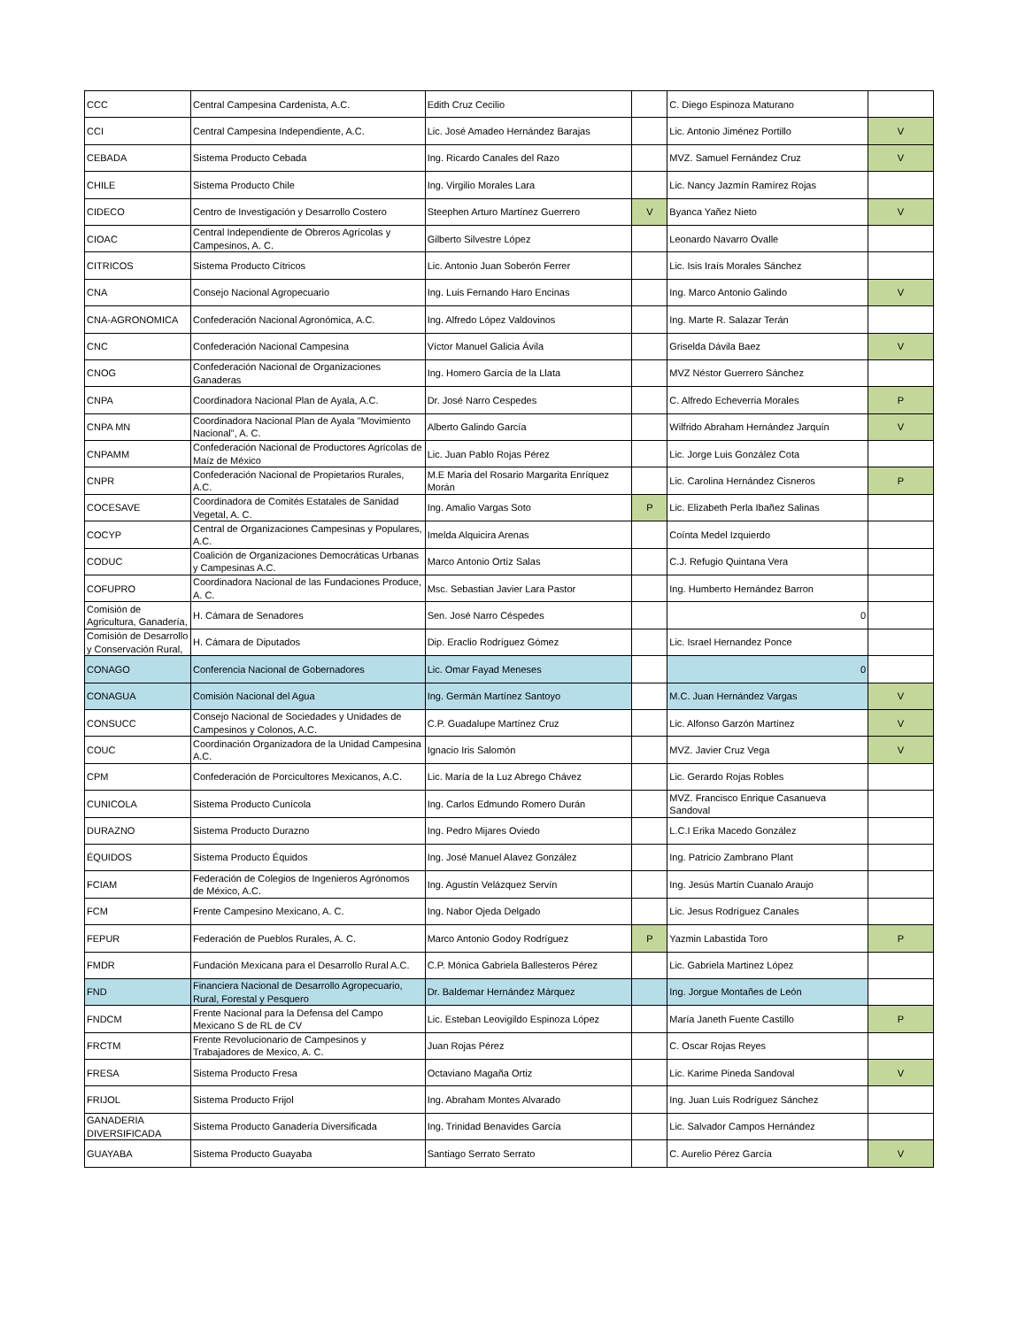| CCC | Central Campesina Cardenista, A.C. | Edith Cruz Cecilio | | C. Diego Espinoza Maturano | |
| CCI | Central Campesina Independiente, A.C. | Lic. José Amadeo Hernández Barajas | | Lic. Antonio Jiménez Portillo | V |
| CEBADA | Sistema Producto Cebada | Ing. Ricardo Canales del Razo | | MVZ. Samuel Fernández Cruz | V |
| CHILE | Sistema Producto Chile | Ing. Virgilio Morales Lara | | Lic. Nancy Jazmín Ramírez Rojas | |
| CIDECO | Centro de Investigación y Desarrollo Costero | Steephen Arturo Martínez Guerrero | V | Byanca Yañez Nieto | V |
| CIOAC | Central Independiente de Obreros Agrícolas y Campesinos, A. C. | Gilberto Silvestre López | | Leonardo Navarro Ovalle | |
| CITRICOS | Sistema Producto Cítricos | Lic. Antonio Juan Soberón Ferrer | | Lic. Isis Iraís Morales Sánchez | |
| CNA | Consejo Nacional Agropecuario | Ing. Luis Fernando Haro Encinas | | Ing. Marco Antonio Galindo | V |
| CNA-AGRONOMICA | Confederación Nacional Agronómica, A.C. | Ing. Alfredo López Valdovinos | | Ing. Marte R. Salazar Terán | |
| CNC | Confederación Nacional Campesina | Víctor Manuel Galicia Ávila | | Griselda Dávila Baez | V |
| CNOG | Confederación Nacional de Organizaciones Ganaderas | Ing. Homero García de la Llata | | MVZ Néstor Guerrero Sánchez | |
| CNPA | Coordinadora Nacional Plan de Ayala, A.C. | Dr. José Narro Cespedes | | C. Alfredo Echeverria Morales | P |
| CNPA MN | Coordinadora Nacional Plan de Ayala "Movimiento Nacional", A. C. | Alberto Galindo García | | Wilfrido Abraham Hernández Jarquín | V |
| CNPAMM | Confederación Nacional de Productores Agrícolas de Maíz de México | Lic. Juan Pablo Rojas Pérez | | Lic. Jorge Luis González Cota | |
| CNPR | Confederación Nacional de Propietarios Rurales, A.C. | M.E Maria del Rosario Margarita Enríquez Morán | | Lic. Carolina Hernández Cisneros | P |
| COCESAVE | Coordinadora de Comités Estatales de Sanidad Vegetal, A. C. | Ing. Amalio Vargas Soto | P | Lic. Elizabeth Perla Ibañez Salinas | |
| COCYP | Central de Organizaciones Campesinas y Populares, A.C. | Imelda Alquicira Arenas | | Coínta Medel Izquierdo | |
| CODUC | Coalición de Organizaciones Democráticas Urbanas y Campesinas A.C. | Marco Antonio Ortíz Salas | | C.J. Refugio Quintana Vera | |
| COFUPRO | Coordinadora Nacional de las Fundaciones Produce, A. C. | Msc. Sebastian Javier Lara Pastor | | Ing. Humberto Hernández Barron | |
| Comisión de Agricultura, Ganadería, | H. Cámara de Senadores | Sen. José Narro Céspedes | | 0 | |
| Comisión de Desarrollo y Conservación Rural, | H. Cámara de Diputados | Dip. Eraclio Rodríguez Gómez | | Lic. Israel Hernandez Ponce | |
| CONAGO | Conferencia Nacional de Gobernadores | Lic. Omar Fayad Meneses | | 0 | |
| CONAGUA | Comisión Nacional del Agua | Ing. Germán Martínez Santoyo | | M.C. Juan Hernández Vargas | V |
| CONSUCC | Consejo Nacional de Sociedades y Unidades de Campesinos y Colonos, A.C. | C.P. Guadalupe Martínez Cruz | | Lic. Alfonso Garzón Martínez | V |
| COUC | Coordinación Organizadora de la Unidad Campesina A.C. | Ignacio Iris Salomón | | MVZ. Javier Cruz Vega | V |
| CPM | Confederación de Porcicultores Mexicanos, A.C. | Lic. María de la Luz Abrego Chávez | | Lic. Gerardo Rojas Robles | |
| CUNICOLA | Sistema Producto Cunícola | Ing. Carlos Edmundo Romero Durán | | MVZ. Francisco Enrique Casanueva Sandoval | |
| DURAZNO | Sistema Producto Durazno | Ing. Pedro Mijares Oviedo | | L.C.I Erika Macedo González | |
| ÉQUIDOS | Sistema Producto Équidos | Ing. José Manuel Alavez González | | Ing. Patricio Zambrano Plant | |
| FCIAM | Federación de Colegios de Ingenieros Agrónomos de México, A.C. | Ing. Agustín Velázquez Servín | | Ing. Jesús Martín Cuanalo Araujo | |
| FCM | Frente Campesino Mexicano, A. C. | Ing. Nabor Ojeda Delgado | | Lic. Jesus Rodríguez Canales | |
| FEPUR | Federación de Pueblos Rurales, A. C. | Marco Antonio Godoy Rodríguez | P | Yazmin Labastida Toro | P |
| FMDR | Fundación Mexicana para el Desarrollo Rural A.C. | C.P. Mónica Gabriela Ballesteros Pérez | | Lic. Gabriela Martinez López | |
| FND | Financiera Nacional de Desarrollo Agropecuario, Rural, Forestal y Pesquero | Dr. Baldemar Hernández Márquez | | Ing. Jorgue Montañes de León | |
| FNDCM | Frente Nacional para la Defensa del Campo Mexicano S de RL de CV | Lic. Esteban Leovigildo Espinoza López | | María Janeth Fuente Castillo | P |
| FRCTM | Frente Revolucionario de Campesinos y Trabajadores de Mexico, A. C. | Juan Rojas Pérez | | C. Oscar Rojas Reyes | |
| FRESA | Sistema Producto Fresa | Octaviano Magaña Ortiz | | Lic. Karime Pineda Sandoval | V |
| FRIJOL | Sistema Producto Frijol | Ing. Abraham Montes Alvarado | | Ing. Juan Luis Rodríguez Sánchez | |
| GANADERIA DIVERSIFICADA | Sistema Producto Ganadería Diversificada | Ing. Trinidad Benavides García | | Lic. Salvador Campos Hernández | |
| GUAYABA | Sistema Producto Guayaba | Santiago Serrato Serrato | | C. Aurelio Pérez García | V |